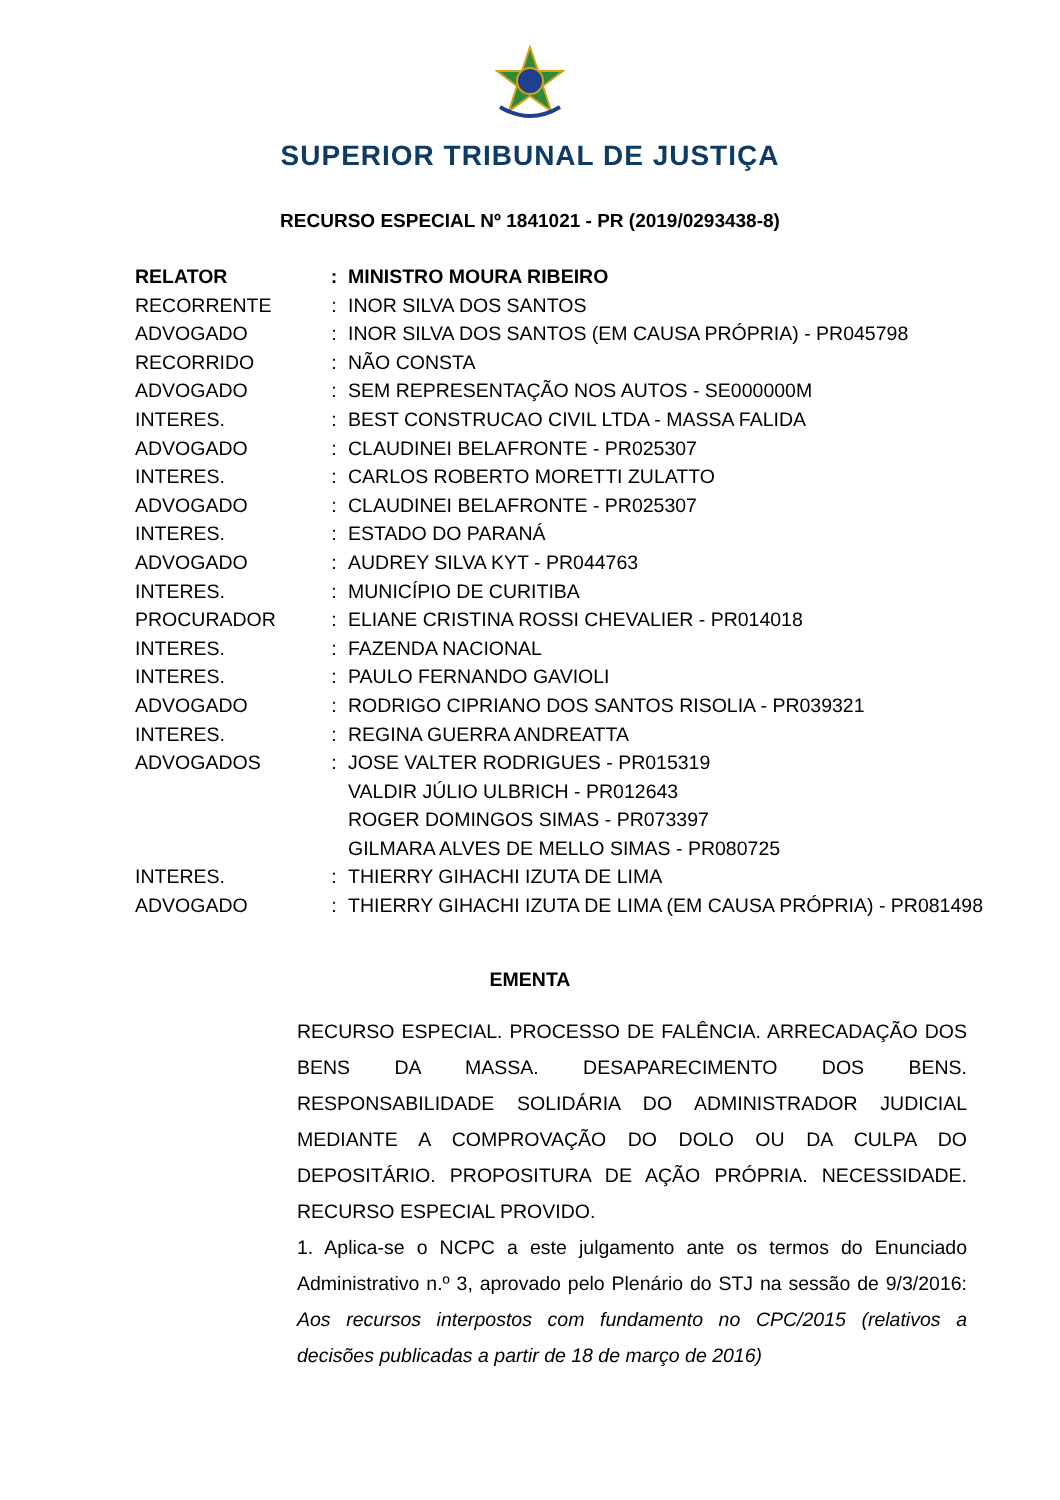SUPERIOR TRIBUNAL DE JUSTIÇA
RECURSO ESPECIAL Nº 1841021 - PR (2019/0293438-8)
| RELATOR | : | MINISTRO MOURA RIBEIRO |
| RECORRENTE | : | INOR SILVA DOS SANTOS |
| ADVOGADO | : | INOR SILVA DOS SANTOS (EM CAUSA PRÓPRIA) - PR045798 |
| RECORRIDO | : | NÃO CONSTA |
| ADVOGADO | : | SEM REPRESENTAÇÃO NOS AUTOS - SE000000M |
| INTERES. | : | BEST CONSTRUCAO CIVIL LTDA - MASSA FALIDA |
| ADVOGADO | : | CLAUDINEI BELAFRONTE - PR025307 |
| INTERES. | : | CARLOS ROBERTO MORETTI ZULATTO |
| ADVOGADO | : | CLAUDINEI BELAFRONTE - PR025307 |
| INTERES. | : | ESTADO DO PARANÁ |
| ADVOGADO | : | AUDREY SILVA KYT - PR044763 |
| INTERES. | : | MUNICÍPIO DE CURITIBA |
| PROCURADOR | : | ELIANE CRISTINA ROSSI CHEVALIER - PR014018 |
| INTERES. | : | FAZENDA NACIONAL |
| INTERES. | : | PAULO FERNANDO GAVIOLI |
| ADVOGADO | : | RODRIGO CIPRIANO DOS SANTOS RISOLIA - PR039321 |
| INTERES. | : | REGINA GUERRA ANDREATTA |
| ADVOGADOS | : | JOSE VALTER RODRIGUES - PR015319 VALDIR JÚLIO ULBRICH - PR012643 ROGER DOMINGOS SIMAS - PR073397 GILMARA ALVES DE MELLO SIMAS - PR080725 |
| INTERES. | : | THIERRY GIHACHI IZUTA DE LIMA |
| ADVOGADO | : | THIERRY GIHACHI IZUTA DE LIMA (EM CAUSA PRÓPRIA) - PR081498 |
EMENTA
RECURSO ESPECIAL. PROCESSO DE FALÊNCIA. ARRECADAÇÃO DOS BENS DA MASSA. DESAPARECIMENTO DOS BENS. RESPONSABILIDADE SOLIDÁRIA DO ADMINISTRADOR JUDICIAL MEDIANTE A COMPROVAÇÃO DO DOLO OU DA CULPA DO DEPOSITÁRIO. PROPOSITURA DE AÇÃO PRÓPRIA. NECESSIDADE. RECURSO ESPECIAL PROVIDO.
1. Aplica-se o NCPC a este julgamento ante os termos do Enunciado Administrativo n.º 3, aprovado pelo Plenário do STJ na sessão de 9/3/2016: Aos recursos interpostos com fundamento no CPC/2015 (relativos a decisões publicadas a partir de 18 de março de 2016)